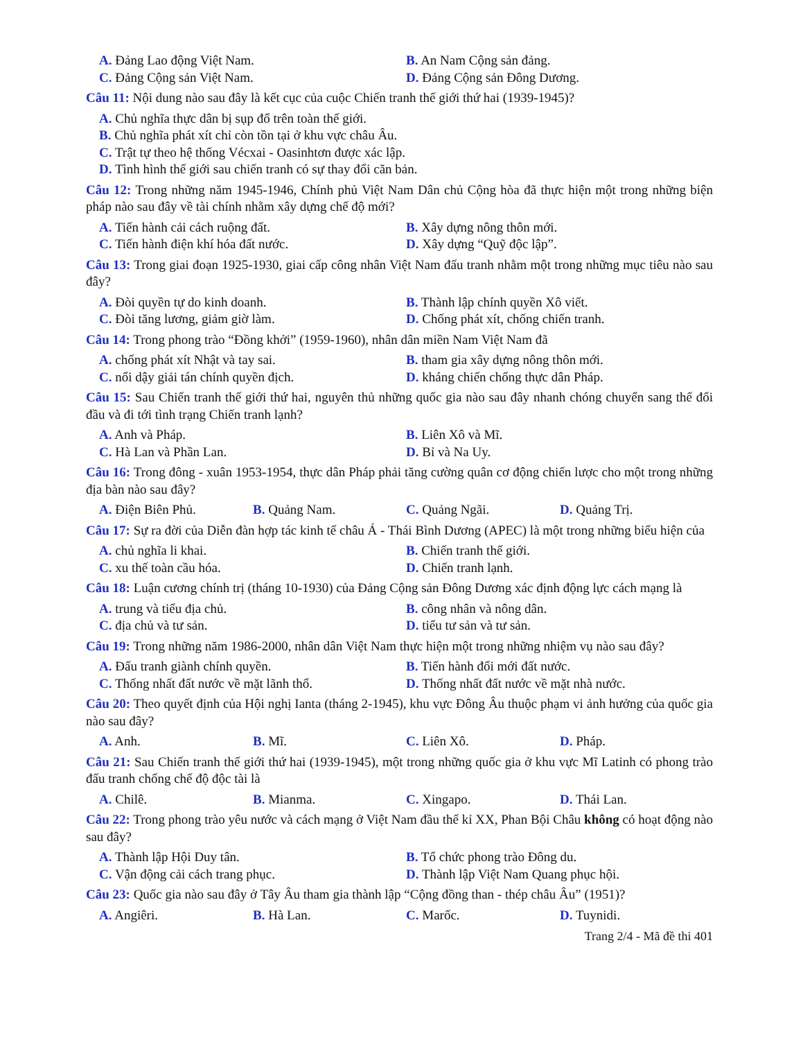A. Đảng Lao động Việt Nam.
B. An Nam Cộng sản đảng.
C. Đảng Cộng sản Việt Nam.
D. Đảng Cộng sản Đông Dương.
Câu 11: Nội dung nào sau đây là kết cục của cuộc Chiến tranh thế giới thứ hai (1939-1945)?
A. Chủ nghĩa thực dân bị sụp đổ trên toàn thế giới.
B. Chủ nghĩa phát xít chỉ còn tồn tại ở khu vực châu Âu.
C. Trật tự theo hệ thống Vécxai - Oasinhtơn được xác lập.
D. Tình hình thế giới sau chiến tranh có sự thay đổi căn bản.
Câu 12: Trong những năm 1945-1946, Chính phủ Việt Nam Dân chủ Cộng hòa đã thực hiện một trong những biện pháp nào sau đây về tài chính nhằm xây dựng chế độ mới?
A. Tiến hành cải cách ruộng đất.
B. Xây dựng nông thôn mới.
C. Tiến hành điện khí hóa đất nước.
D. Xây dựng “Quỹ độc lập”.
Câu 13: Trong giai đoạn 1925-1930, giai cấp công nhân Việt Nam đấu tranh nhằm một trong những mục tiêu nào sau đây?
A. Đòi quyền tự do kinh doanh.
B. Thành lập chính quyền Xô viết.
C. Đòi tăng lương, giảm giờ làm.
D. Chống phát xít, chống chiến tranh.
Câu 14: Trong phong trào “Đồng khởi” (1959-1960), nhân dân miền Nam Việt Nam đã
A. chống phát xít Nhật và tay sai.
B. tham gia xây dựng nông thôn mới.
C. nổi dậy giải tán chính quyền địch.
D. kháng chiến chống thực dân Pháp.
Câu 15: Sau Chiến tranh thế giới thứ hai, nguyên thủ những quốc gia nào sau đây nhanh chóng chuyển sang thế đối đầu và đi tới tình trạng Chiến tranh lạnh?
A. Anh và Pháp.
B. Liên Xô và Mĩ.
C. Hà Lan và Phần Lan.
D. Bỉ và Na Uy.
Câu 16: Trong đông - xuân 1953-1954, thực dân Pháp phải tăng cường quân cơ động chiến lược cho một trong những địa bàn nào sau đây?
A. Điện Biên Phủ.
B. Quảng Nam.
C. Quảng Ngãi.
D. Quảng Trị.
Câu 17: Sự ra đời của Diễn đàn hợp tác kinh tế châu Á - Thái Bình Dương (APEC) là một trong những biểu hiện của
A. chủ nghĩa li khai.
B. Chiến tranh thế giới.
C. xu thế toàn cầu hóa.
D. Chiến tranh lạnh.
Câu 18: Luận cương chính trị (tháng 10-1930) của Đảng Cộng sản Đông Dương xác định động lực cách mạng là
A. trung và tiểu địa chủ.
B. công nhân và nông dân.
C. địa chủ và tư sản.
D. tiểu tư sản và tư sản.
Câu 19: Trong những năm 1986-2000, nhân dân Việt Nam thực hiện một trong những nhiệm vụ nào sau đây?
A. Đấu tranh giành chính quyền.
B. Tiến hành đổi mới đất nước.
C. Thống nhất đất nước về mặt lãnh thổ.
D. Thống nhất đất nước về mặt nhà nước.
Câu 20: Theo quyết định của Hội nghị Ianta (tháng 2-1945), khu vực Đông Âu thuộc phạm vi ảnh hưởng của quốc gia nào sau đây?
A. Anh.
B. Mĩ.
C. Liên Xô.
D. Pháp.
Câu 21: Sau Chiến tranh thế giới thứ hai (1939-1945), một trong những quốc gia ở khu vực Mĩ Latinh có phong trào đấu tranh chống chế độ độc tài là
A. Chilê.
B. Mianma.
C. Xingapo.
D. Thái Lan.
Câu 22: Trong phong trào yêu nước và cách mạng ở Việt Nam đầu thế kỉ XX, Phan Bội Châu không có hoạt động nào sau đây?
A. Thành lập Hội Duy tân.
B. Tổ chức phong trào Đông du.
C. Vận động cải cách trang phục.
D. Thành lập Việt Nam Quang phục hội.
Câu 23: Quốc gia nào sau đây ở Tây Âu tham gia thành lập “Cộng đồng than - thép châu Âu” (1951)?
A. Angiêri.
B. Hà Lan.
C. Marốc.
D. Tuynidi.
Trang 2/4 - Mã đề thi 401